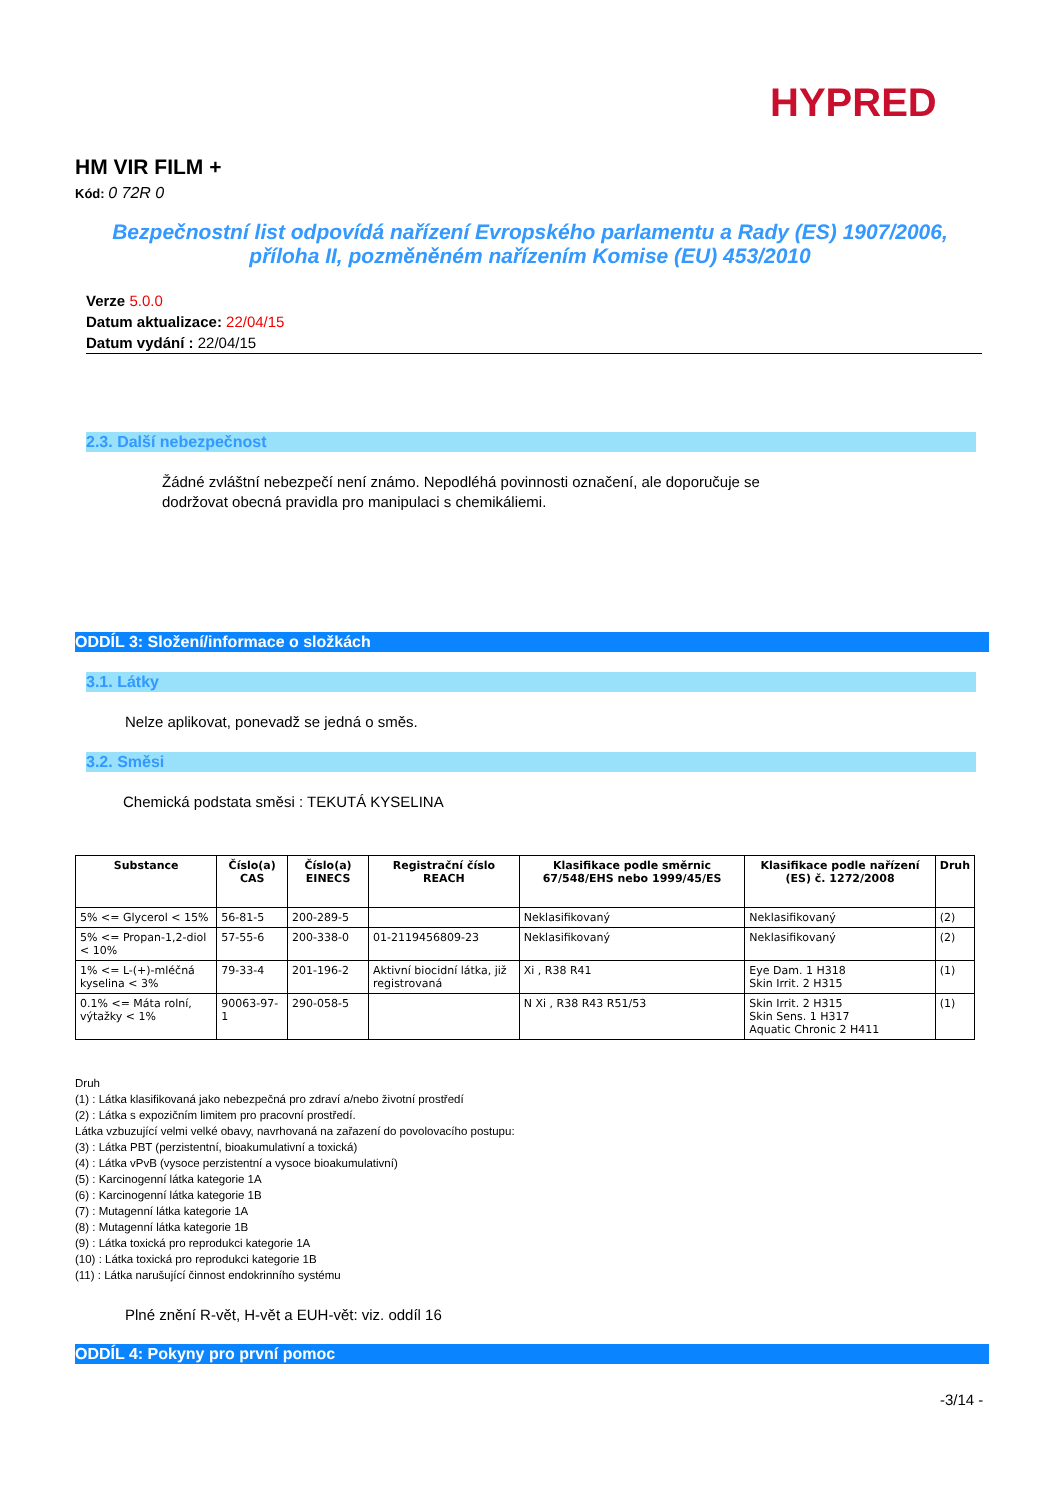HYPRED
HM VIR FILM +
Kód: 0 72R 0
Bezpečnostní list odpovídá nařízení Evropského parlamentu a Rady (ES) 1907/2006,
příloha II, pozměněném nařízením Komise (EU) 453/2010
Verze 5.0.0
Datum aktualizace: 22/04/15
Datum vydání : 22/04/15
2.3. Další nebezpečnost
Žádné zvláštní nebezpečí není známo. Nepodléhá povinnosti označení, ale doporučuje se
dodržovat obecná pravidla pro manipulaci s chemikáliemi.
ODDÍL 3: Složení/informace o složkách
3.1. Látky
Nelze aplikovat, ponevadž se jedná o směs.
3.2. Směsi
Chemická podstata směsi : TEKUTÁ KYSELINA
| Substance | Číslo(a) CAS | Číslo(a) EINECS | Registrační číslo REACH | Klasifikace podle směrnic 67/548/EHS nebo 1999/45/ES | Klasifikace podle nařízení (ES) č. 1272/2008 | Druh |
| --- | --- | --- | --- | --- | --- | --- |
| 5% <= Glycerol < 15% | 56-81-5 | 200-289-5 | | Neklasifikovaný | Neklasifikovaný | (2) |
| 5% <= Propan-1,2-diol < 10% | 57-55-6 | 200-338-0 | 01-2119456809-23 | Neklasifikovaný | Neklasifikovaný | (2) |
| 1% <= L-(+)-mléčná kyselina < 3% | 79-33-4 | 201-196-2 | Aktivní biocidní látka, již registrovaná | Xi , R38 R41 | Eye Dam. 1 H318 Skin Irrit. 2 H315 | (1) |
| 0.1% <= Máta rolní, výtažky < 1% | 90063-97-1 | 290-058-5 | | N Xi , R38 R43 R51/53 | Skin Irrit. 2 H315 Skin Sens. 1 H317 Aquatic Chronic 2 H411 | (1) |
Druh
(1) : Látka klasifikovaná jako nebezpečná pro zdraví a/nebo životní prostředí
(2) : Látka s expozičním limitem pro pracovní prostředí.
Látka vzbuzující velmi velké obavy, navrhovaná na zařazení do povolovacího postupu:
(3) : Látka PBT (perzistentní, bioakumulativní a toxická)
(4) : Látka vPvB (vysoce perzistentní a vysoce bioakumulativní)
(5) : Karcinogenní látka kategorie 1A
(6) : Karcinogenní látka kategorie 1B
(7) : Mutagenní látka kategorie 1A
(8) : Mutagenní látka kategorie 1B
(9) : Látka toxická pro reprodukci kategorie 1A
(10) : Látka toxická pro reprodukci kategorie 1B
(11) : Látka narušující činnost endokrinního systému
Plné znění R-vět, H-vět a EUH-vět: viz. oddíl 16
ODDÍL 4: Pokyny pro první pomoc
-3/14 -